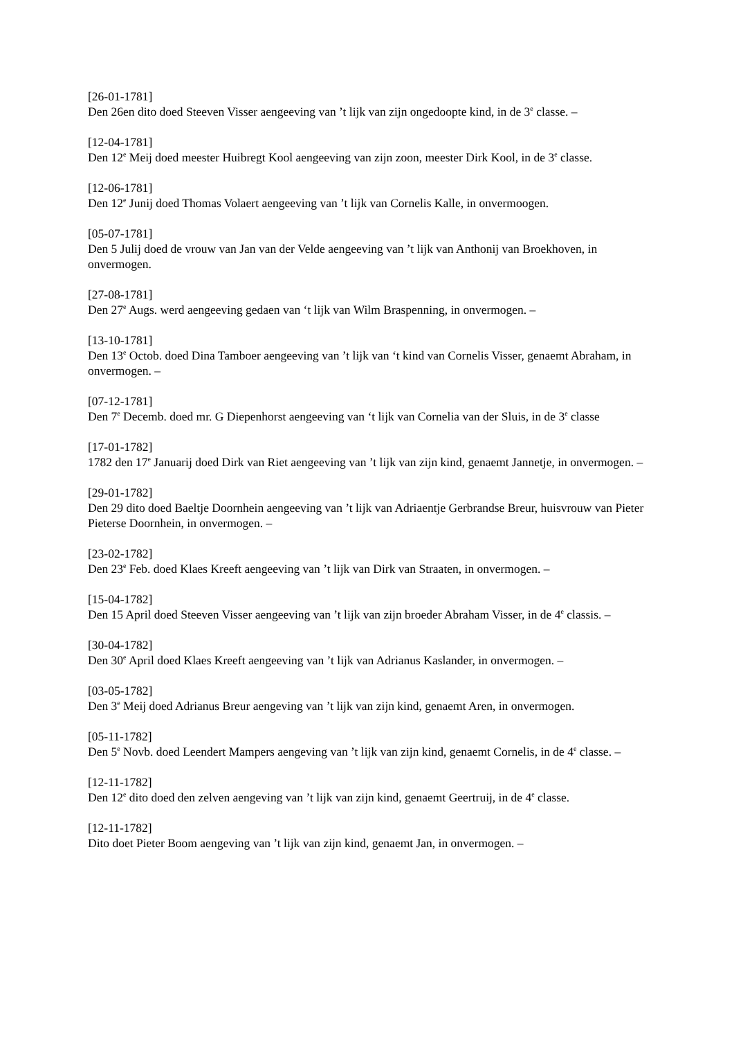[26-01-1781]
Den 26en dito doed Steeven Visser aengeeving van ’t lijk van zijn ongedoopte kind, in de 3<sup>e</sup> classe. –
[12-04-1781]
Den 12<sup>e</sup> Meij doed meester Huibregt Kool aengeeving van zijn zoon, meester Dirk Kool, in de 3<sup>e</sup> classe.
[12-06-1781]
Den 12<sup>e</sup> Junij doed Thomas Volaert aengeeving van ’t lijk van Cornelis Kalle, in onvermoogen.
[05-07-1781]
Den 5 Julij doed de vrouw van Jan van der Velde aengeeving van ’t lijk van Anthonij van Broekhoven, in onvermogen.
[27-08-1781]
Den 27<sup>e</sup> Augs. werd aengeeving gedaen van ‘t lijk van Wilm Braspenning, in onvermogen. –
[13-10-1781]
Den 13<sup>e</sup> Octob. doed Dina Tamboer aengeeving van ’t lijk van ‘t kind van Cornelis Visser, genaemt Abraham, in onvermogen. –
[07-12-1781]
Den 7<sup>e</sup> Decemb. doed mr. G Diepenhorst aengeeving van ‘t lijk van Cornelia van der Sluis, in de 3<sup>e</sup> classe
[17-01-1782]
1782 den 17<sup>e</sup> Januarij doed Dirk van Riet aengeeving van ’t lijk van zijn kind, genaemt Jannetje, in onvermogen. –
[29-01-1782]
Den 29 dito doed Baeltje Doornhein aengeeving van ’t lijk van Adriaentje Gerbrandse Breur, huisvrouw van Pieter Pieterse Doornhein, in onvermogen. –
[23-02-1782]
Den 23<sup>e</sup> Feb. doed Klaes Kreeft aengeeving van ’t lijk van Dirk van Straaten, in onvermogen. –
[15-04-1782]
Den 15 April doed Steeven Visser aengeeving van ’t lijk van zijn broeder Abraham Visser, in de 4<sup>e</sup> classis. –
[30-04-1782]
Den 30<sup>e</sup> April doed Klaes Kreeft aengeeving van ’t lijk van Adrianus Kaslander, in onvermogen. –
[03-05-1782]
Den 3<sup>e</sup> Meij doed Adrianus Breur aengeving van ’t lijk van zijn kind, genaemt Aren, in onvermogen.
[05-11-1782]
Den 5<sup>e</sup> Novb. doed Leendert Mampers aengeving van ’t lijk van zijn kind, genaemt Cornelis, in de 4<sup>e</sup> classe. –
[12-11-1782]
Den 12<sup>e</sup> dito doed den zelven aengeving van ’t lijk van zijn kind, genaemt Geertruij, in de 4<sup>e</sup> classe.
[12-11-1782]
Dito doet Pieter Boom aengeving van ’t lijk van zijn kind, genaemt Jan, in onvermogen. –